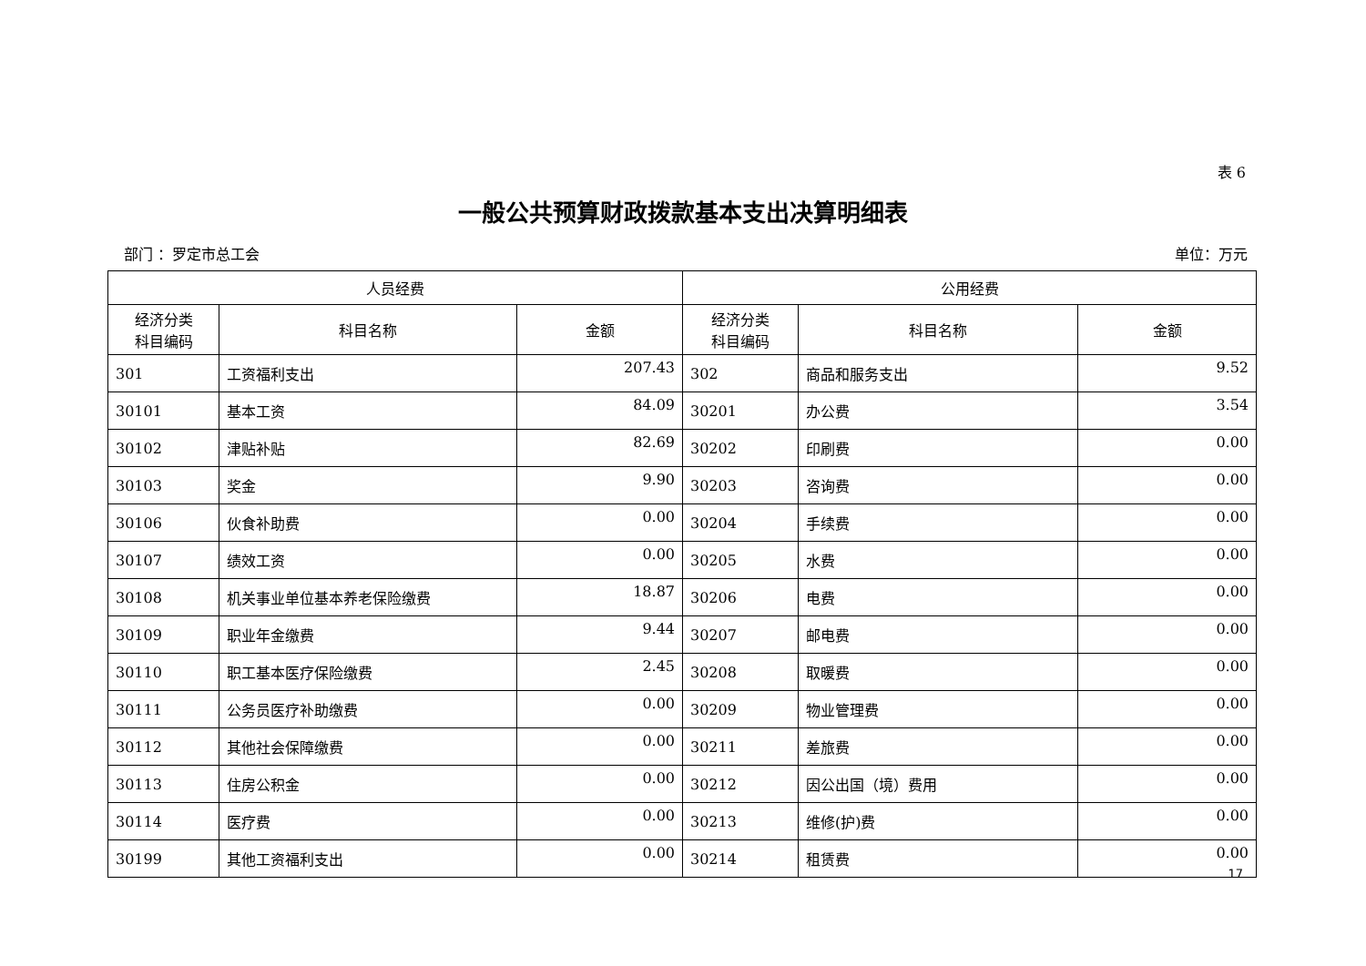表 6
一般公共预算财政拨款基本支出决算明细表
部门 ：罗定市总工会 单位：万元
| 人员经费 | | | 公用经费 | | |
| --- | --- | --- | --- | --- | --- |
| 经济分类 科目编码 | 科目名称 | 金额 | 经济分类 科目编码 | 科目名称 | 金额 |
| 301 | 工资福利支出 | 207.43 | 302 | 商品和服务支出 | 9.52 |
| 30101 | 基本工资 | 84.09 | 30201 | 办公费 | 3.54 |
| 30102 | 津贴补贴 | 82.69 | 30202 | 印刷费 | 0.00 |
| 30103 | 奖金 | 9.90 | 30203 | 咨询费 | 0.00 |
| 30106 | 伙食补助费 | 0.00 | 30204 | 手续费 | 0.00 |
| 30107 | 绩效工资 | 0.00 | 30205 | 水费 | 0.00 |
| 30108 | 机关事业单位基本养老保险缴费 | 18.87 | 30206 | 电费 | 0.00 |
| 30109 | 职业年金缴费 | 9.44 | 30207 | 邮电费 | 0.00 |
| 30110 | 职工基本医疗保险缴费 | 2.45 | 30208 | 取暖费 | 0.00 |
| 30111 | 公务员医疗补助缴费 | 0.00 | 30209 | 物业管理费 | 0.00 |
| 30112 | 其他社会保障缴费 | 0.00 | 30211 | 差旅费 | 0.00 |
| 30113 | 住房公积金 | 0.00 | 30212 | 因公出国（境）费用 | 0.00 |
| 30114 | 医疗费 | 0.00 | 30213 | 维修(护)费 | 0.00 |
| 30199 | 其他工资福利支出 | 0.00 | 30214 | 租赁费 | 0.00 |
17